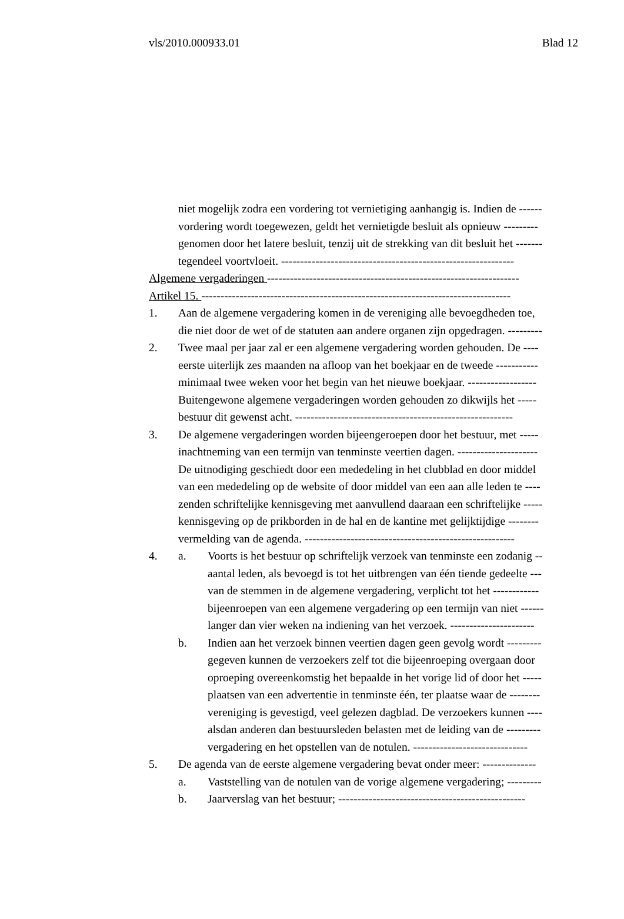vls/2010.000933.01 Blad 12
niet mogelijk zodra een vordering tot vernietiging aanhangig is. Indien de ------
vordering wordt toegewezen, geldt het vernietigde besluit als opnieuw ---------
genomen door het latere besluit, tenzij uit de strekking van dit besluit het -------
tegendeel voortvloeit. -------------------------------------------------------------
Algemene vergaderingen ------------------------------------------------------------------
Artikel 15. ---------------------------------------------------------------------------------
1. Aan de algemene vergadering komen in de vereniging alle bevoegdheden toe,
die niet door de wet of de statuten aan andere organen zijn opgedragen. ---------
2. Twee maal per jaar zal er een algemene vergadering worden gehouden. De ----
eerste uiterlijk zes maanden na afloop van het boekjaar en de tweede -----------
minimaal twee weken voor het begin van het nieuwe boekjaar. ------------------
Buitengewone algemene vergaderingen worden gehouden zo dikwijls het -----
bestuur dit gewenst acht. ---------------------------------------------------------
3. De algemene vergaderingen worden bijeengeroepen door het bestuur, met -----
inachtneming van een termijn van tenminste veertien dagen. ---------------------
De uitnodiging geschiedt door een mededeling in het clubblad en door middel
van een mededeling op de website of door middel van een aan alle leden te ----
zenden schriftelijke kennisgeving met aanvullend daaraan een schriftelijke -----
kennisgeving op de prikborden in de hal en de kantine met gelijktijdige --------
vermelding van de agenda. -------------------------------------------------------
4. a. Voorts is het bestuur op schriftelijk verzoek van tenminste een zodanig --
aantal leden, als bevoegd is tot het uitbrengen van één tiende gedeelte ---
van de stemmen in de algemene vergadering, verplicht tot het ------------
bijeenroepen van een algemene vergadering op een termijn van niet ------
langer dan vier weken na indiening van het verzoek. ----------------------
b. Indien aan het verzoek binnen veertien dagen geen gevolg wordt ---------
gegeven kunnen de verzoekers zelf tot die bijeenroeping overgaan door
oproeping overeenkomstig het bepaalde in het vorige lid of door het -----
plaatsen van een advertentie in tenminste één, ter plaatse waar de --------
vereniging is gevestigd, veel gelezen dagblad. De verzoekers kunnen ----
alsdan anderen dan bestuursleden belasten met de leiding van de ---------
vergadering en het opstellen van de notulen. ------------------------------
5. De agenda van de eerste algemene vergadering bevat onder meer: --------------
a. Vaststelling van de notulen van de vorige algemene vergadering; ---------
b. Jaarverslag van het bestuur; -------------------------------------------------